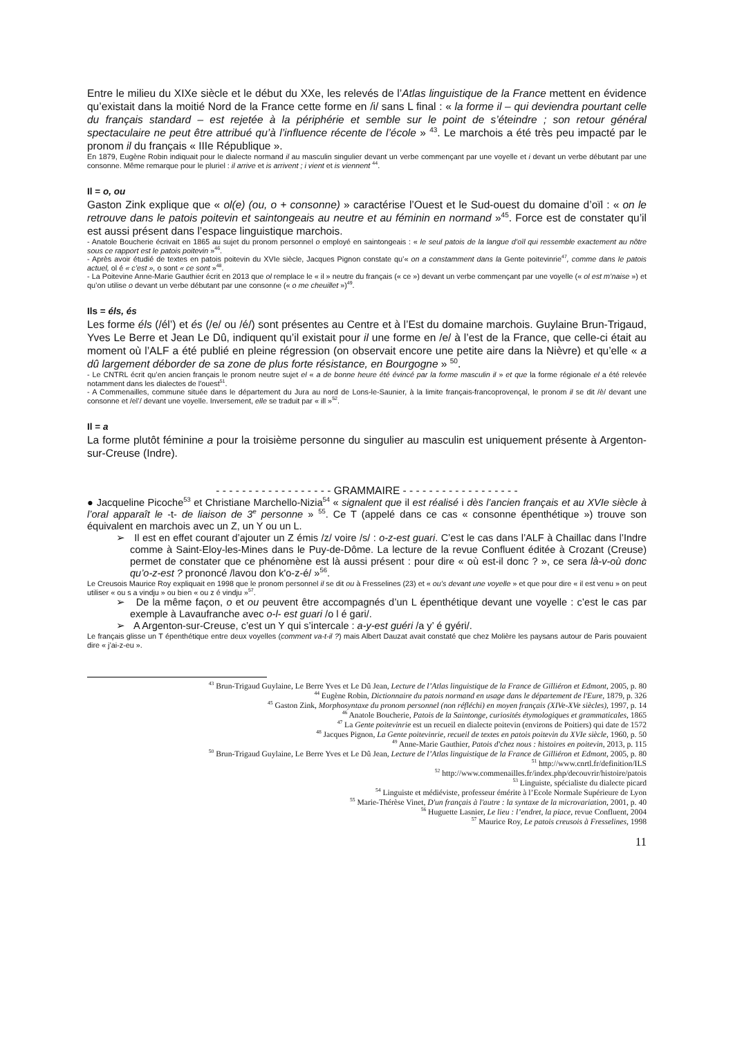Entre le milieu du XIXe siècle et le début du XXe, les relevés de l’Atlas linguistique de la France mettent en évidence qu’existait dans la moitié Nord de la France cette forme en /i/ sans L final : « la forme il – qui deviendra pourtant celle du français standard – est rejetée à la périphérie et semble sur le point de s’éteindre ; son retour général spectaculaire ne peut être attribué qu’à l’influence récente de l’école » <sup>43</sup>. Le marchois a été très peu impacté par le pronom il du français « IIIe République ».
En 1879, Eugène Robin indiquait pour le dialecte normand il au masculin singulier devant un verbe commençant par une voyelle et i devant un verbe débutant par une consonne. Même remarque pour le pluriel : il arrive et is arrivent ; i vient et is viennent <sup>44</sup>.
Il = o, ou
Gaston Zink explique que « ol(e) (ou, o + consonne) » caractérise l’Ouest et le Sud-ouest du domaine d’oïl : « on le retrouve dans le patois poitevin et saintongeais au neutre et au féminin en normand »<sup>45</sup>. Force est de constater qu’il est aussi présent dans l’espace linguistique marchois.
- Anatole Boucherie écrivait en 1865 au sujet du pronom personnel o employé en saintongeais : « le seul patois de la langue d’oïl qui ressemble exactement au nôtre sous ce rapport est le patois poitevin »<sup>46</sup>.
- Après avoir étudié de textes en patois poitevin du XVIe siècle, Jacques Pignon constate qu’« on a constamment dans la Gente poitevinrie<sup>47</sup>, comme dans le patois actuel, ol é « c’est », o sont « ce sont »<sup>48</sup>.
- La Poitevine Anne-Marie Gauthier écrit en 2013 que ol remplace le « il » neutre du français (« ce ») devant un verbe commençant par une voyelle (« ol est m’naise ») et qu’on utilise o devant un verbe débutant par une consonne (« o me cheuillet »)<sup>49</sup>.
Ils = éls, és
Les forme éls (/él’) et és (/e/ ou /é/) sont présentes au Centre et à l’Est du domaine marchois. Guylaine Brun-Trigaud, Yves Le Berre et Jean Le Dû, indiquent qu’il existait pour il une forme en /e/ à l’est de la France, que celle-ci était au moment où l’ALF a été publié en pleine régression (on observait encore une petite aire dans la Nièvre) et qu’elle « a dû largement déborder de sa zone de plus forte résistance, en Bourgogne » <sup>50</sup>.
- Le CNTRL écrit qu’en ancien français le pronom neutre sujet el « a de bonne heure été évincé par la forme masculin il » et que la forme régionale el a été relevée notamment dans les dialectes de l'ouest<sup>51</sup>.
- A Commenailles, commune située dans le département du Jura au nord de Lons-le-Saunier, à la limite français-francoprovençal, le pronom il se dit /è/ devant une consonne et /el’/ devant une voyelle. Inversement, elle se traduit par « ill »<sup>52</sup>.
Il = a
La forme plutôt féminine a pour la troisième personne du singulier au masculin est uniquement présente à Argenton-sur-Creuse (Indre).
- - - - - - - - - - - - - - - - - - GRAMMAIRE - - - - - - - - - - - - - - - - - -
● Jacqueline Picoche<sup>53</sup> et Christiane Marchello-Nizia<sup>54</sup> « signalent que il est réalisé i dès l’ancien français et au XVIe siècle à l’oral apparaît le -t- de liaison de 3<sup>e</sup> personne » <sup>55</sup>. Ce T (appelé dans ce cas « consonne épenthétique ») trouve son équivalent en marchois avec un Z, un Y ou un L.
➢ Il est en effet courant d’ajouter un Z émis /z/ voire /s/ : o-z-est guari. C’est le cas dans l’ALF à Chaillac dans l’Indre comme à Saint-Eloy-les-Mines dans le Puy-de-Dôme. La lecture de la revue Confluent éditée à Crozant (Creuse) permet de constater que ce phénomène est là aussi présent : pour dire « où est-il donc ? », ce sera là-v-où donc qu’o-z-est ? prononcé /lavou don k'o-z-é/ »<sup>56</sup>.
Le Creusois Maurice Roy expliquait en 1998 que le pronom personnel il se dit ou à Fresselines (23) et « ou’s devant une voyelle » et que pour dire « il est venu » on peut utiliser « ou s a vindju » ou bien « ou z é vindju »<sup>57</sup>.
➢ De la même façon, o et ou peuvent être accompagnés d’un L épenthétique devant une voyelle : c’est le cas par exemple à Lavaufranche avec o-l- est guari /o l é gari/.
➢ A Argenton-sur-Creuse, c’est un Y qui s’intercale : a-y-est guéri /a y’ é gyéri/.
Le français glisse un T épenthétique entre deux voyelles (comment va-t-il ?) mais Albert Dauzat avait constaté que chez Molière les paysans autour de Paris pouvaient dire « j’ai-z-eu ».
<sup>43</sup> Brun-Trigaud Guylaine, Le Berre Yves et Le Dû Jean, Lecture de l’Atlas linguistique de la France de Gilliéron et Edmont, 2005, p. 80
<sup>44</sup> Eugène Robin, Dictionnaire du patois normand en usage dans le département de l'Eure, 1879, p. 326
<sup>45</sup> Gaston Zink, Morphosyntaxe du pronom personnel (non réfléchi) en moyen français (XIVe-XVe siècles), 1997, p. 14
<sup>46</sup> Anatole Boucherie, Patois de la Saintonge, curiosités étymologiques et grammaticales, 1865
<sup>47</sup> La Gente poitevinrie est un recueil en dialecte poitevin (environs de Poitiers) qui date de 1572
<sup>48</sup> Jacques Pignon, La Gente poitevinrie, recueil de textes en patois poitevin du XVIe siècle, 1960, p. 50
<sup>49</sup> Anne-Marie Gauthier, Patois d'chez nous : histoires en poitevin, 2013, p. 115
<sup>50</sup> Brun-Trigaud Guylaine, Le Berre Yves et Le Dû Jean, Lecture de l’Atlas linguistique de la France de Gilliéron et Edmont, 2005, p. 80
<sup>51</sup> http://www.cnrtl.fr/definition/ILS
<sup>52</sup> http://www.commenailles.fr/index.php/decouvrir/histoire/patois
<sup>53</sup> Linguiste, spécialiste du dialecte picard
<sup>54</sup> Linguiste et médiéviste, professeur émérite à l’Ecole Normale Supérieure de Lyon
<sup>55</sup> Marie-Thérèse Vinet, D'un français à l'autre : la syntaxe de la microvariation, 2001, p. 40
<sup>56</sup> Huguette Lasnier, Le lieu : l’endret, la piace, revue Confluent, 2004
<sup>57</sup> Maurice Roy, Le patois creusois à Fresselines, 1998
11